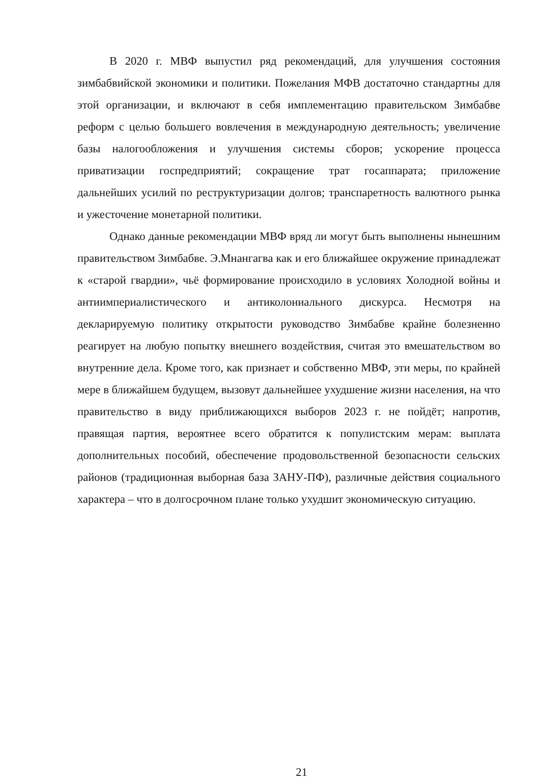В 2020 г. МВФ выпустил ряд рекомендаций, для улучшения состояния зимбабвийской экономики и политики. Пожелания МФВ достаточно стандартны для этой организации, и включают в себя имплементацию правительском Зимбабве реформ с целью большего вовлечения в международную деятельность; увеличение базы налогообложения и улучшения системы сборов; ускорение процесса приватизации госпредприятий; сокращение трат госаппарата; приложение дальнейших усилий по реструктуризации долгов; транспаретность валютного рынка и ужесточение монетарной политики.
Однако данные рекомендации МВФ вряд ли могут быть выполнены нынешним правительством Зимбабве. Э.Мнангагва как и его ближайшее окружение принадлежат к «старой гвардии», чьё формирование происходило в условиях Холодной войны и антиимпериалистического и антиколониального дискурса. Несмотря на декларируемую политику открытости руководство Зимбабве крайне болезненно реагирует на любую попытку внешнего воздействия, считая это вмешательством во внутренние дела. Кроме того, как признает и собственно МВФ, эти меры, по крайней мере в ближайшем будущем, вызовут дальнейшее ухудшение жизни населения, на что правительство в виду приближающихся выборов 2023 г. не пойдёт; напротив, правящая партия, вероятнее всего обратится к популистским мерам: выплата дополнительных пособий, обеспечение продовольственной безопасности сельских районов (традиционная выборная база ЗАНУ-ПФ), различные действия социального характера – что в долгосрочном плане только ухудшит экономическую ситуацию.
21